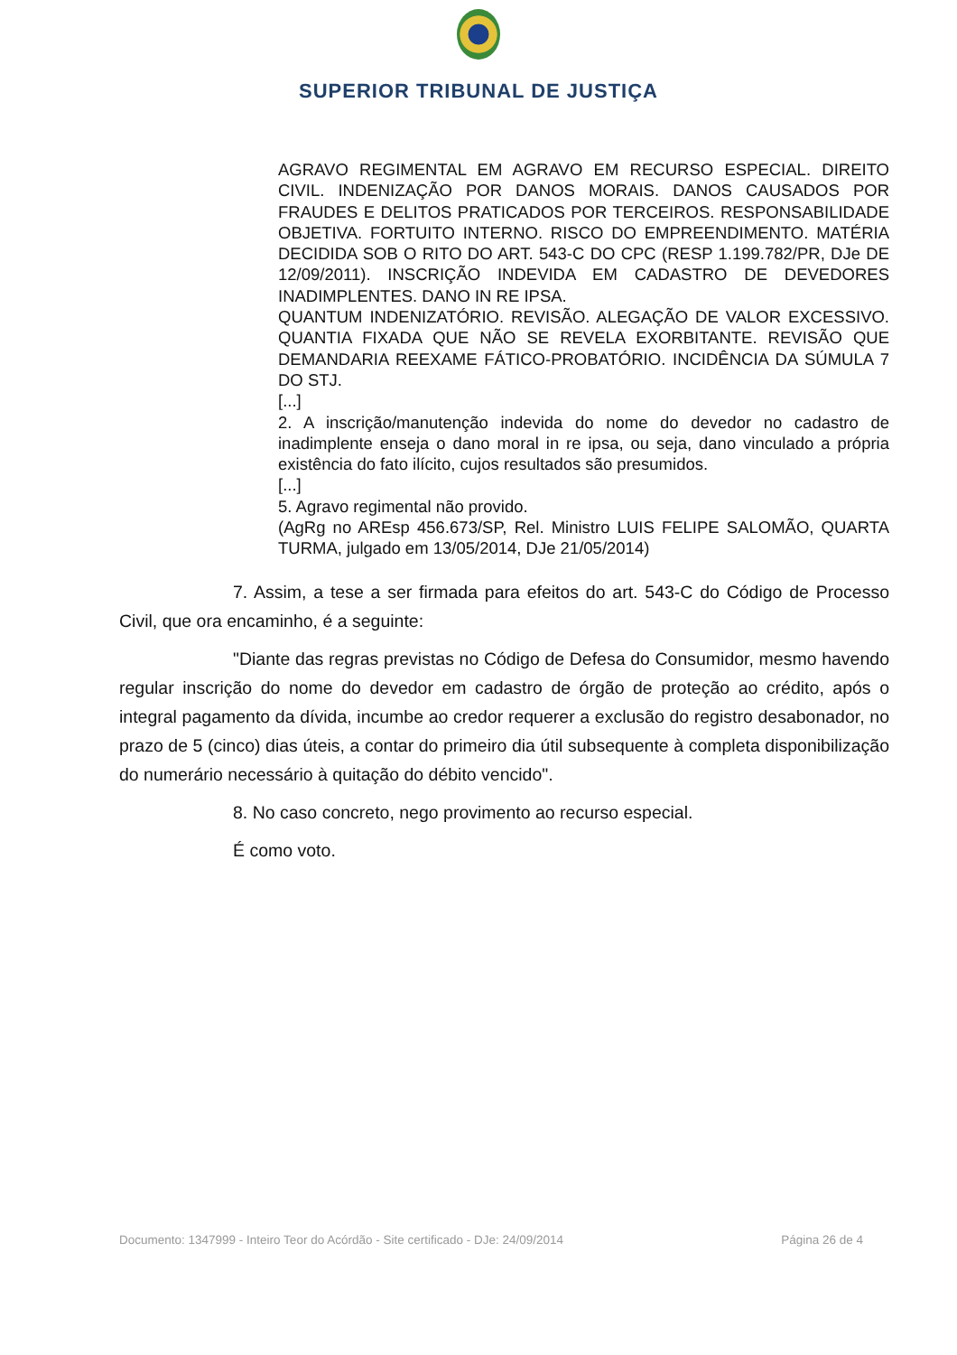SUPERIOR TRIBUNAL DE JUSTIÇA
AGRAVO REGIMENTAL EM AGRAVO EM RECURSO ESPECIAL. DIREITO CIVIL. INDENIZAÇÃO POR DANOS MORAIS. DANOS CAUSADOS POR FRAUDES E DELITOS PRATICADOS POR TERCEIROS. RESPONSABILIDADE OBJETIVA. FORTUITO INTERNO. RISCO DO EMPREENDIMENTO. MATÉRIA DECIDIDA SOB O RITO DO ART. 543-C DO CPC (RESP 1.199.782/PR, DJe DE 12/09/2011). INSCRIÇÃO INDEVIDA EM CADASTRO DE DEVEDORES INADIMPLENTES. DANO IN RE IPSA.
QUANTUM INDENIZATÓRIO. REVISÃO. ALEGAÇÃO DE VALOR EXCESSIVO. QUANTIA FIXADA QUE NÃO SE REVELA EXORBITANTE. REVISÃO QUE DEMANDARIA REEXAME FÁTICO-PROBATÓRIO. INCIDÊNCIA DA SÚMULA 7 DO STJ.
[...]
2. A inscrição/manutenção indevida do nome do devedor no cadastro de inadimplente enseja o dano moral in re ipsa, ou seja, dano vinculado a própria existência do fato ilícito, cujos resultados são presumidos.
[...]
5. Agravo regimental não provido.
(AgRg no AREsp 456.673/SP, Rel. Ministro LUIS FELIPE SALOMÃO, QUARTA TURMA, julgado em 13/05/2014, DJe 21/05/2014)
7. Assim, a tese a ser firmada para efeitos do art. 543-C do Código de Processo Civil, que ora encaminho, é a seguinte:
"Diante das regras previstas no Código de Defesa do Consumidor, mesmo havendo regular inscrição do nome do devedor em cadastro de órgão de proteção ao crédito, após o integral pagamento da dívida, incumbe ao credor requerer a exclusão do registro desabonador, no prazo de 5 (cinco) dias úteis, a contar do primeiro dia útil subsequente à completa disponibilização do numerário necessário à quitação do débito vencido".
8. No caso concreto, nego provimento ao recurso especial.
É como voto.
Documento: 1347999 - Inteiro Teor do Acórdão - Site certificado - DJe: 24/09/2014 Página 26 de 4